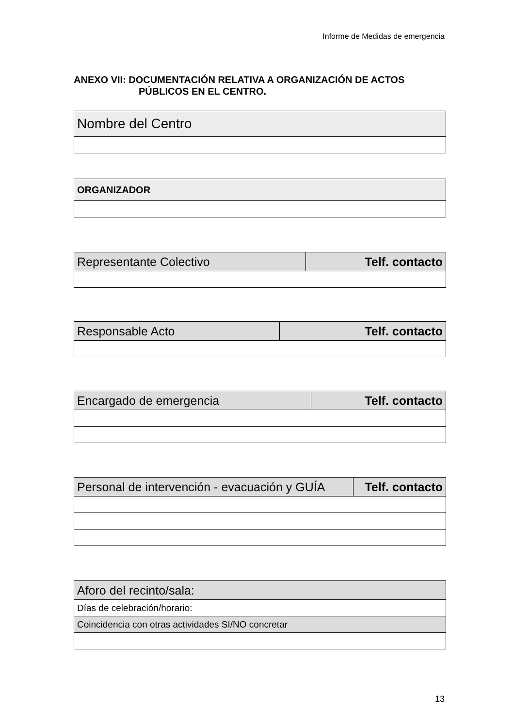Informe de Medidas de emergencia
ANEXO VII: DOCUMENTACIÓN RELATIVA A ORGANIZACIÓN DE ACTOS
PÚBLICOS EN EL CENTRO.
| Nombre del Centro |
| ORGANIZADOR |
| Representante Colectivo | Telf. contacto |
| Responsable Acto | Telf. contacto |
| Encargado de emergencia | Telf. contacto |
| Personal de intervención - evacuación y GUÍA | Telf. contacto |
| Aforo del recinto/sala: |
| Días de celebración/horario: |
| Coincidencia con otras actividades SI/NO concretar |
13